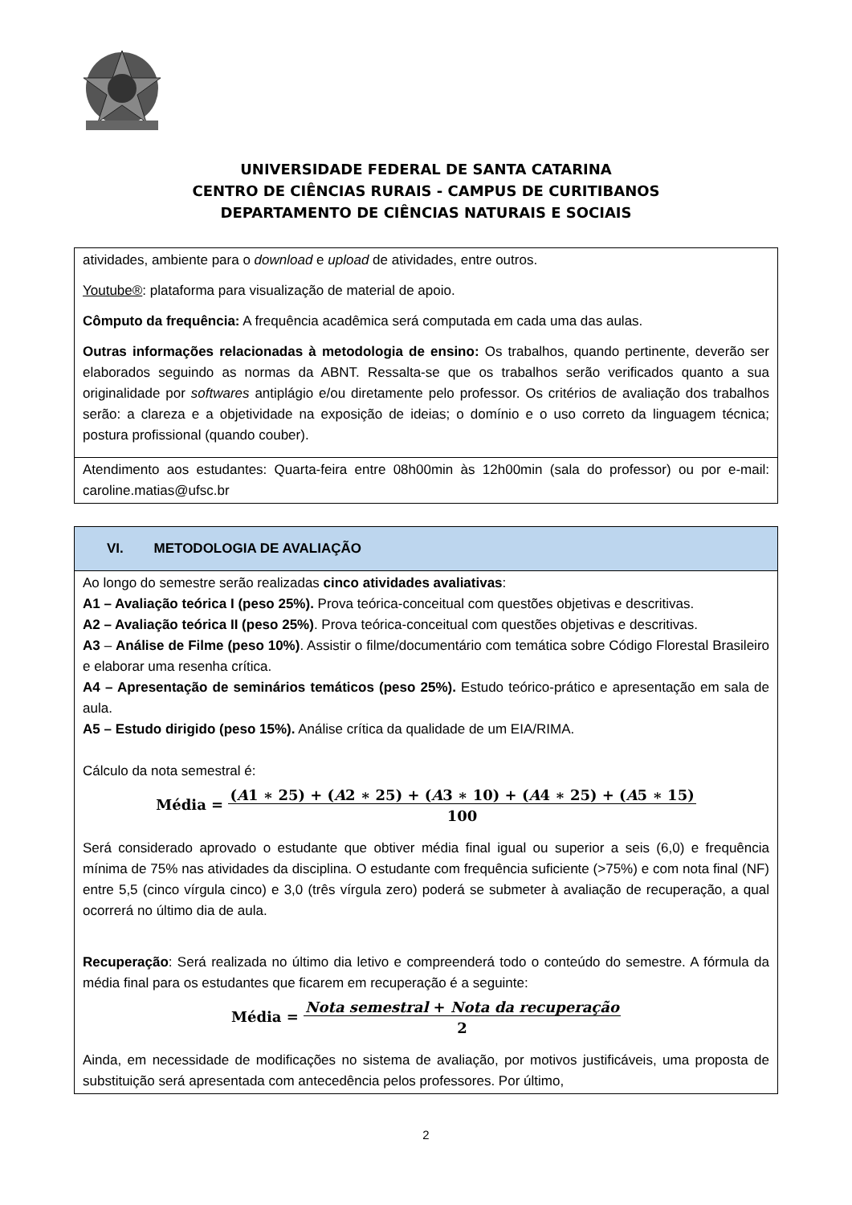UNIVERSIDADE FEDERAL DE SANTA CATARINA
CENTRO DE CIÊNCIAS RURAIS - CAMPUS DE CURITIBANOS
DEPARTAMENTO DE CIÊNCIAS NATURAIS E SOCIAIS
| atividades, ambiente para o download e upload de atividades, entre outros. Youtube® : plataforma para visualização de material de apoio. Cômputo da frequência: A frequência acadêmica será computada em cada uma das aulas. Outras informações relacionadas à metodologia de ensino: Os trabalhos, quando pertinente, deverão ser elaborados seguindo as normas da ABNT. Ressalta-se que os trabalhos serão verificados quanto a sua originalidade por softwares antiplágio e/ou diretamente pelo professor. Os critérios de avaliação dos trabalhos serão: a clareza e a objetividade na exposição de ideias; o domínio e o uso correto da linguagem técnica; postura profissional (quando couber). |
| Atendimento aos estudantes: Quarta-feira entre 08h00min às 12h00min (sala do professor) ou por e-mail: caroline.matias@ufsc.br |
| VI. METODOLOGIA DE AVALIAÇÃO |
| Ao longo do semestre serão realizadas cinco atividades avaliativas : A1 – Avaliação teórica I (peso 25%). Prova teórica-conceitual com questões objetivas e descritivas. A2 – Avaliação teórica II (peso 25%) . Prova teórica-conceitual com questões objetivas e descritivas. A3 – Análise de Filme (peso 10%) . Assistir o filme/documentário com temática sobre Código Florestal Brasileiro e elaborar uma resenha crítica. A4 – Apresentação de seminários temáticos (peso 25%). Estudo teórico-prático e apresentação em sala de aula. A5 – Estudo dirigido (peso 15%). Análise crítica da qualidade de um EIA/RIMA. Cálculo da nota semestral é: Média = ( A 1 ∗ 25) + ( A 2 ∗ 25) + ( A 3 ∗ 10) + ( A 4 ∗ 25) + ( A 5 ∗ 15) 100 Será considerado aprovado o estudante que obtiver média final igual ou superior a seis (6,0) e frequência mínima de 75% nas atividades da disciplina. O estudante com frequência suficiente (>75%) e com nota final (NF) entre 5,5 (cinco vírgula cinco) e 3,0 (três vírgula zero) poderá se submeter à avaliação de recuperação, a qual ocorrerá no último dia de aula. Recuperação : Será realizada no último dia letivo e compreenderá todo o conteúdo do semestre. A fórmula da média final para os estudantes que ficarem em recuperação é a seguinte: Média = Nota semestral + Nota da recuperação 2 Ainda, em necessidade de modificações no sistema de avaliação, por motivos justificáveis, uma proposta de substituição será apresentada com antecedência pelos professores. Por último, |
2